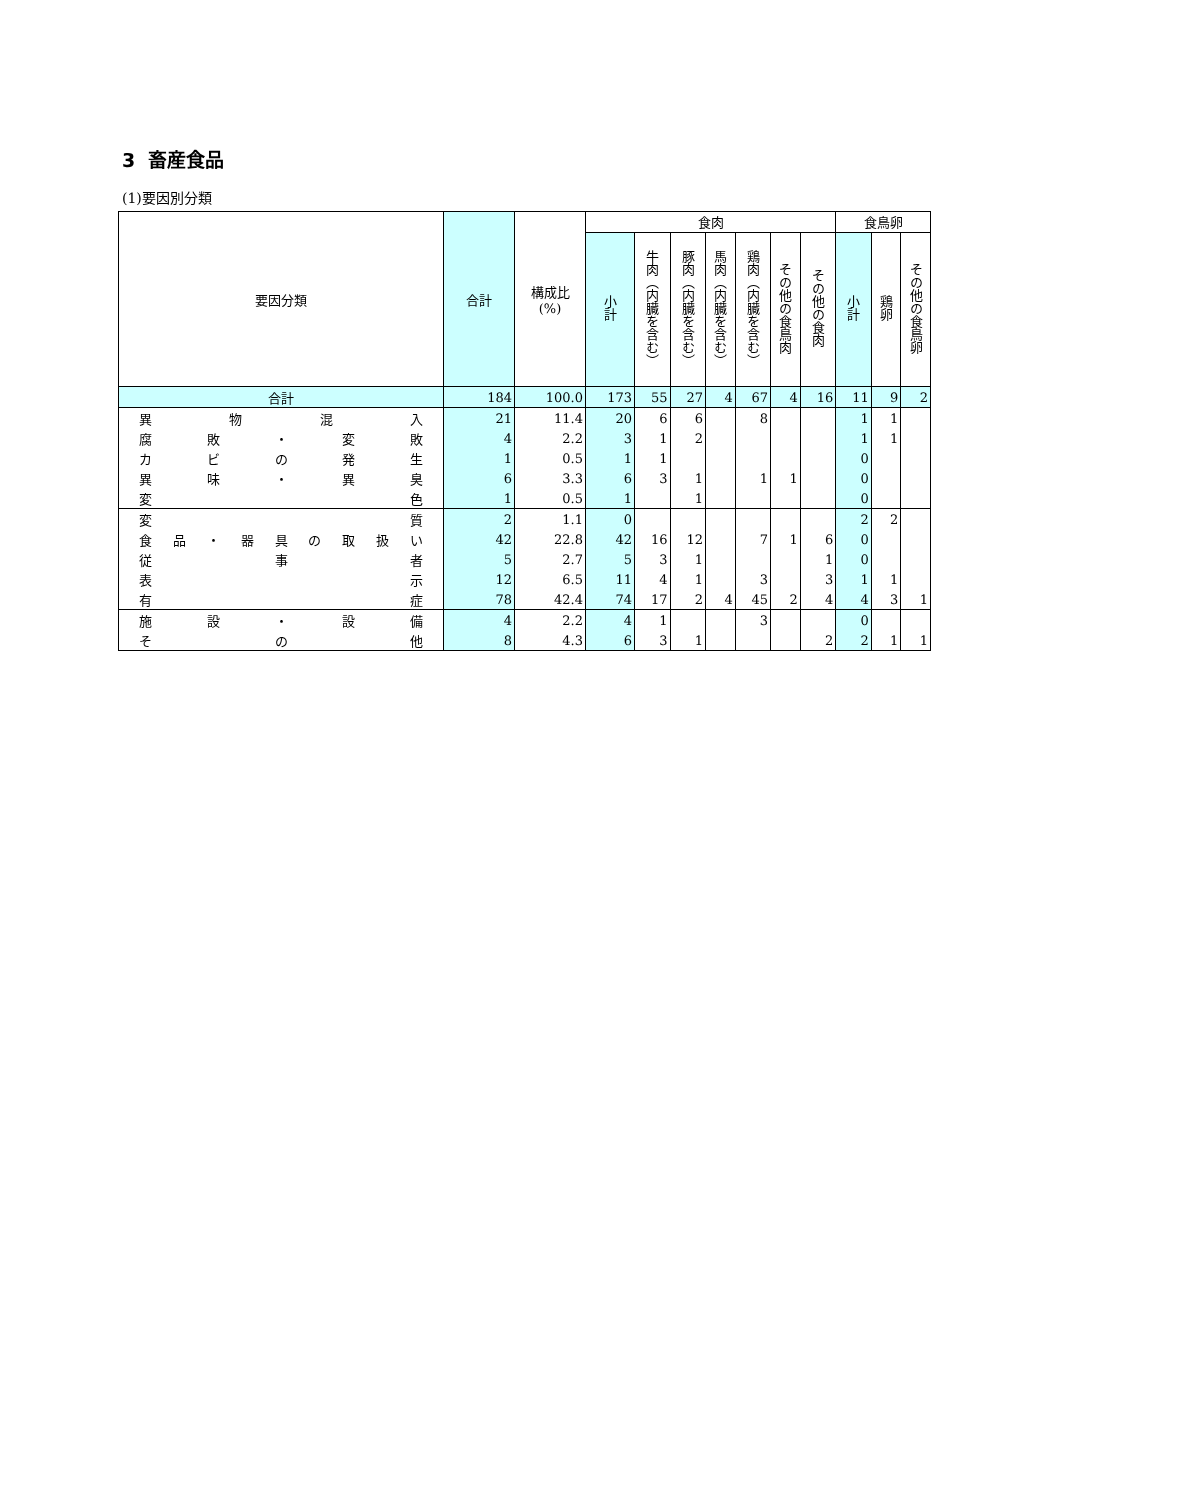3 畜産食品
(1)要因別分類
| 要因分類 | 合計 | 構成比 (%) | 食肉 | | | | | | | 食鳥卵 | | |
| --- | --- | --- | --- | --- | --- | --- | --- | --- | --- | --- | --- | --- |
| | | | 小計 | 牛肉（内臓を含む） | 豚肉（内臓を含む） | 馬肉（内臓を含む） | 鶏肉（内臓を含む） | その他の食鳥肉 | その他の食肉 | 小計 | 鶏卵 | その他の食鳥卵 |
| 合計 | 184 | 100.0 | 173 | 55 | 27 | 4 | 67 | 4 | 16 | 11 | 9 | 2 |
| 異物混入 | 21 | 11.4 | 20 | 6 | 6 | | 8 | | | 1 | 1 | |
| 腐敗・変敗 | 4 | 2.2 | 3 | 1 | 2 | | | | | 1 | 1 | |
| カビの発生 | 1 | 0.5 | 1 | 1 | | | | | | 0 | | |
| 異味・異臭 | 6 | 3.3 | 6 | 3 | 1 | | 1 | 1 | | 0 | | |
| 変色 | 1 | 0.5 | 1 | | 1 | | | | | 0 | | |
| 変質 | 2 | 1.1 | 0 | | | | | | | 2 | 2 | |
| 食品・器具の取扱い | 42 | 22.8 | 42 | 16 | 12 | | 7 | 1 | 6 | 0 | | |
| 従事者 | 5 | 2.7 | 5 | 3 | 1 | | | | 1 | 0 | | |
| 表示 | 12 | 6.5 | 11 | 4 | 1 | | 3 | | 3 | 1 | 1 | |
| 有症 | 78 | 42.4 | 74 | 17 | 2 | 4 | 45 | 2 | 4 | 4 | 3 | 1 |
| 施設・設備 | 4 | 2.2 | 4 | 1 | | | 3 | | | 0 | | |
| その他 | 8 | 4.3 | 6 | 3 | 1 | | | | 2 | 2 | 1 | 1 |